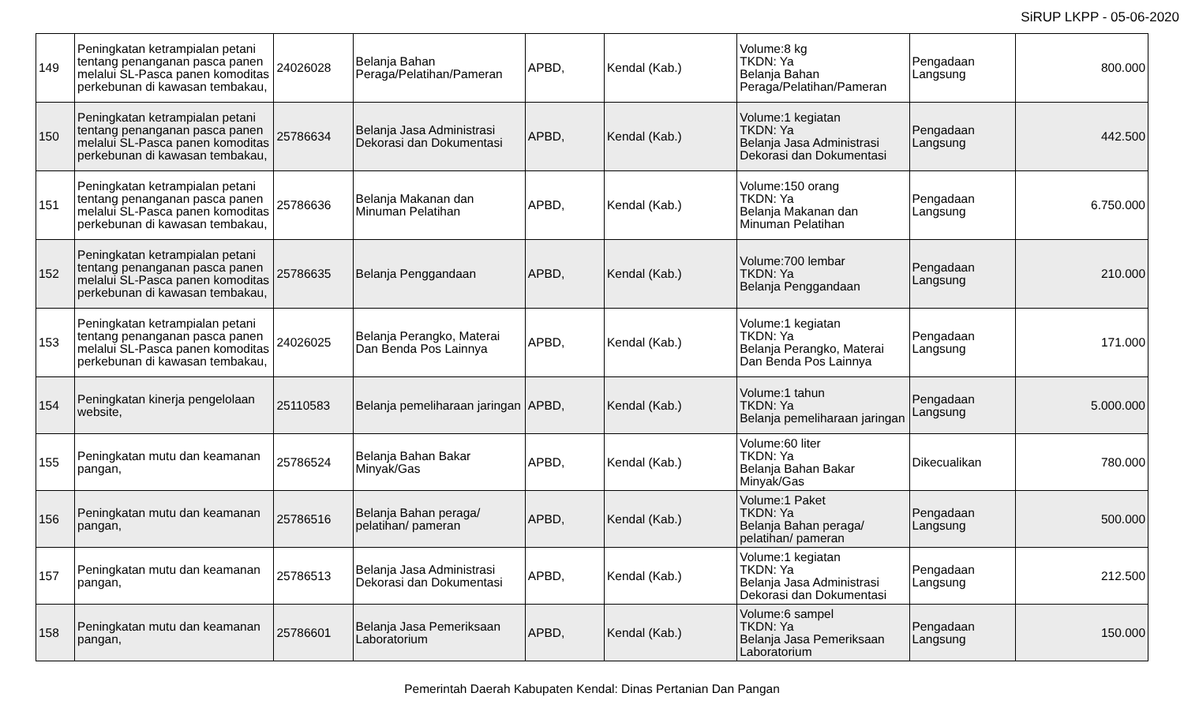SiRUP LKPP - 05-06-2020
| 149 | Peningkatan ketrampialan petani tentang penanganan pasca panen melalui SL-Pasca panen komoditas perkebunan di kawasan tembakau, | 24026028 | Belanja Bahan Peraga/Pelatihan/Pameran | APBD, | Kendal (Kab.) | Volume:8 kg TKDN: Ya Belanja Bahan Peraga/Pelatihan/Pameran | Pengadaan Langsung | 800.000 |
| 150 | Peningkatan ketrampialan petani tentang penanganan pasca panen melalui SL-Pasca panen komoditas perkebunan di kawasan tembakau, | 25786634 | Belanja Jasa Administrasi Dekorasi dan Dokumentasi | APBD, | Kendal (Kab.) | Volume:1 kegiatan TKDN: Ya Belanja Jasa Administrasi Dekorasi dan Dokumentasi | Pengadaan Langsung | 442.500 |
| 151 | Peningkatan ketrampialan petani tentang penanganan pasca panen melalui SL-Pasca panen komoditas perkebunan di kawasan tembakau, | 25786636 | Belanja Makanan dan Minuman Pelatihan | APBD, | Kendal (Kab.) | Volume:150 orang TKDN: Ya Belanja Makanan dan Minuman Pelatihan | Pengadaan Langsung | 6.750.000 |
| 152 | Peningkatan ketrampialan petani tentang penanganan pasca panen melalui SL-Pasca panen komoditas perkebunan di kawasan tembakau, | 25786635 | Belanja Penggandaan | APBD, | Kendal (Kab.) | Volume:700 lembar TKDN: Ya Belanja Penggandaan | Pengadaan Langsung | 210.000 |
| 153 | Peningkatan ketrampialan petani tentang penanganan pasca panen melalui SL-Pasca panen komoditas perkebunan di kawasan tembakau, | 24026025 | Belanja Perangko, Materai Dan Benda Pos Lainnya | APBD, | Kendal (Kab.) | Volume:1 kegiatan TKDN: Ya Belanja Perangko, Materai Dan Benda Pos Lainnya | Pengadaan Langsung | 171.000 |
| 154 | Peningkatan kinerja pengelolaan website, | 25110583 | Belanja pemeliharaan jaringan | APBD, | Kendal (Kab.) | Volume:1 tahun TKDN: Ya Belanja pemeliharaan jaringan | Pengadaan Langsung | 5.000.000 |
| 155 | Peningkatan mutu dan keamanan pangan, | 25786524 | Belanja Bahan Bakar Minyak/Gas | APBD, | Kendal (Kab.) | Volume:60 liter TKDN: Ya Belanja Bahan Bakar Minyak/Gas | Dikecualikan | 780.000 |
| 156 | Peningkatan mutu dan keamanan pangan, | 25786516 | Belanja Bahan peraga/ pelatihan/ pameran | APBD, | Kendal (Kab.) | Volume:1 Paket TKDN: Ya Belanja Bahan peraga/ pelatihan/ pameran | Pengadaan Langsung | 500.000 |
| 157 | Peningkatan mutu dan keamanan pangan, | 25786513 | Belanja Jasa Administrasi Dekorasi dan Dokumentasi | APBD, | Kendal (Kab.) | Volume:1 kegiatan TKDN: Ya Belanja Jasa Administrasi Dekorasi dan Dokumentasi | Pengadaan Langsung | 212.500 |
| 158 | Peningkatan mutu dan keamanan pangan, | 25786601 | Belanja Jasa Pemeriksaan Laboratorium | APBD, | Kendal (Kab.) | Volume:6 sampel TKDN: Ya Belanja Jasa Pemeriksaan Laboratorium | Pengadaan Langsung | 150.000 |
Pemerintah Daerah Kabupaten Kendal: Dinas Pertanian Dan Pangan